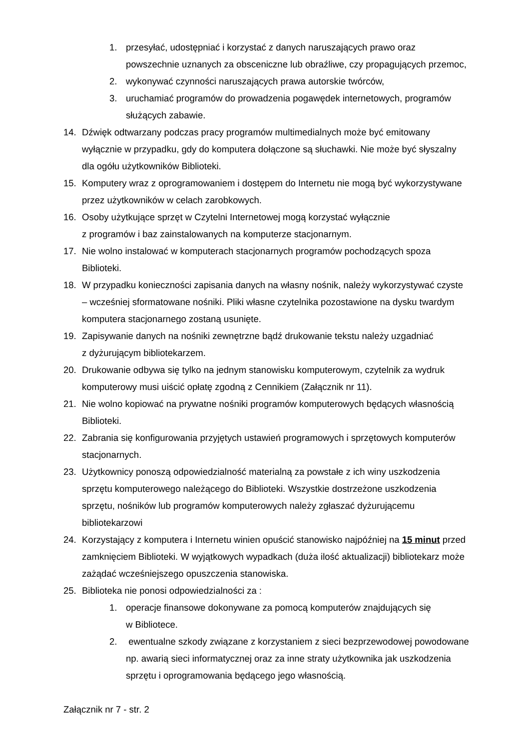1. przesyłać, udostępniać i korzystać z danych naruszających prawo oraz powszechnie uznanych za obsceniczne lub obraźliwe, czy propagujących przemoc,
2. wykonywać czynności naruszających prawa autorskie twórców,
3. uruchamiać programów do prowadzenia pogawędek internetowych, programów służących zabawie.
14. Dźwięk odtwarzany podczas pracy programów multimedialnych może być emitowany wyłącznie w przypadku, gdy do komputera dołączone są słuchawki. Nie może być słyszalny dla ogółu użytkowników Biblioteki.
15. Komputery wraz z oprogramowaniem i dostępem do Internetu nie mogą być wykorzystywane przez użytkowników w celach zarobkowych.
16. Osoby użytkujące sprzęt w Czytelni Internetowej mogą korzystać wyłącznie
z programów i baz zainstalowanych na komputerze stacjonarnym.
17. Nie wolno instalować w komputerach stacjonarnych programów pochodzących spoza Biblioteki.
18. W przypadku konieczności zapisania danych na własny nośnik, należy wykorzystywać czyste – wcześniej sformatowane nośniki. Pliki własne czytelnika pozostawione na dysku twardym komputera stacjonarnego zostaną usunięte.
19. Zapisywanie danych na nośniki zewnętrzne bądź drukowanie tekstu należy uzgadniać
z dyżurującym bibliotekarzem.
20. Drukowanie odbywa się tylko na jednym stanowisku komputerowym, czytelnik za wydruk komputerowy musi uiścić opłatę zgodną z Cennikiem (Załącznik nr 11).
21. Nie wolno kopiować na prywatne nośniki programów komputerowych będących własnością Biblioteki.
22. Zabrania się konfigurowania przyjętych ustawień programowych i sprzętowych komputerów stacjonarnych.
23. Użytkownicy ponoszą odpowiedzialność materialną za powstałe z ich winy uszkodzenia sprzętu komputerowego należącego do Biblioteki. Wszystkie dostrzeżone uszkodzenia sprzętu, nośników lub programów komputerowych należy zgłaszać dyżurującemu bibliotekarzowi
24. Korzystający z komputera i Internetu winien opuścić stanowisko najpóźniej na 15 minut przed zamknięciem Biblioteki. W wyjątkowych wypadkach (duża ilość aktualizacji) bibliotekarz może zażądać wcześniejszego opuszczenia stanowiska.
25. Biblioteka nie ponosi odpowiedzialności za :
1. operacje finansowe dokonywane za pomocą komputerów znajdujących się
w Bibliotece.
2. ewentualne szkody związane z korzystaniem z sieci bezprzewodowej powodowane np. awarią sieci informatycznej oraz za inne straty użytkownika jak uszkodzenia sprzętu i oprogramowania będącego jego własnością.
Załącznik nr 7 - str. 2